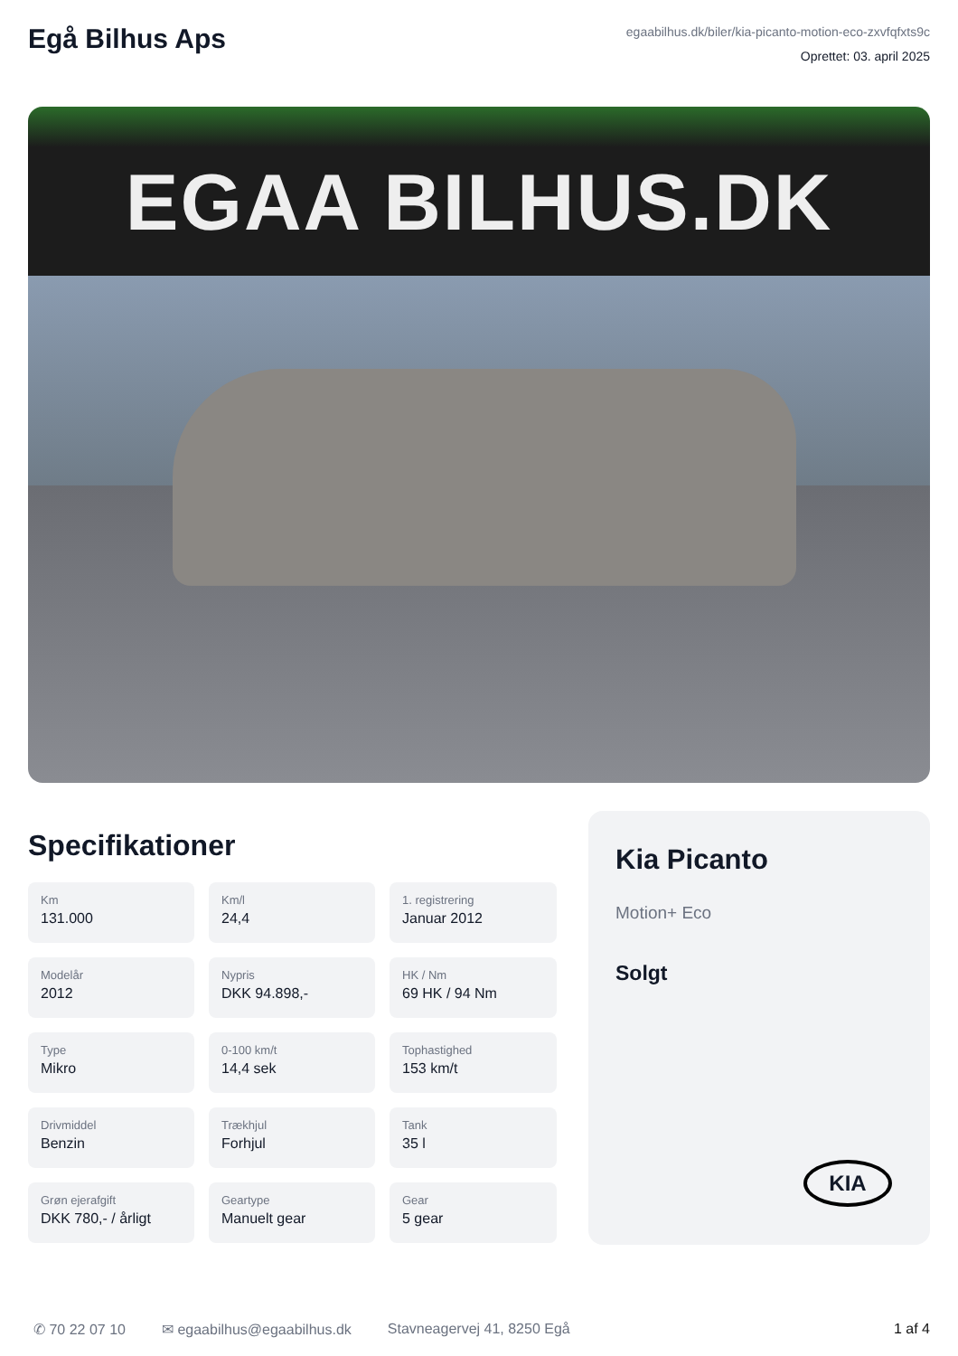Egå Bilhus Aps
egaabilhus.dk/biler/kia-picanto-motion-eco-zxvfqfxts9c
Oprettet: 03. april 2025
EGAA BILHUS.DK
Specifikationer
Km
131.000
Km/l
24,4
1. registrering
Januar 2012
Modelår
2012
Nypris
DKK 94.898,-
HK / Nm
69 HK / 94 Nm
Type
Mikro
0-100 km/t
14,4 sek
Tophastighed
153 km/t
Drivmiddel
Benzin
Trækhjul
Forhjul
Tank
35 l
Grøn ejerafgift
DKK 780,- / årligt
Geartype
Manuelt gear
Gear
5 gear
Kia Picanto
Motion+ Eco
Solgt
KIA
✆ 70 22 07 10 ✉ egaabilhus@egaabilhus.dk Stavneagervej 41, 8250 Egå 1 af 4